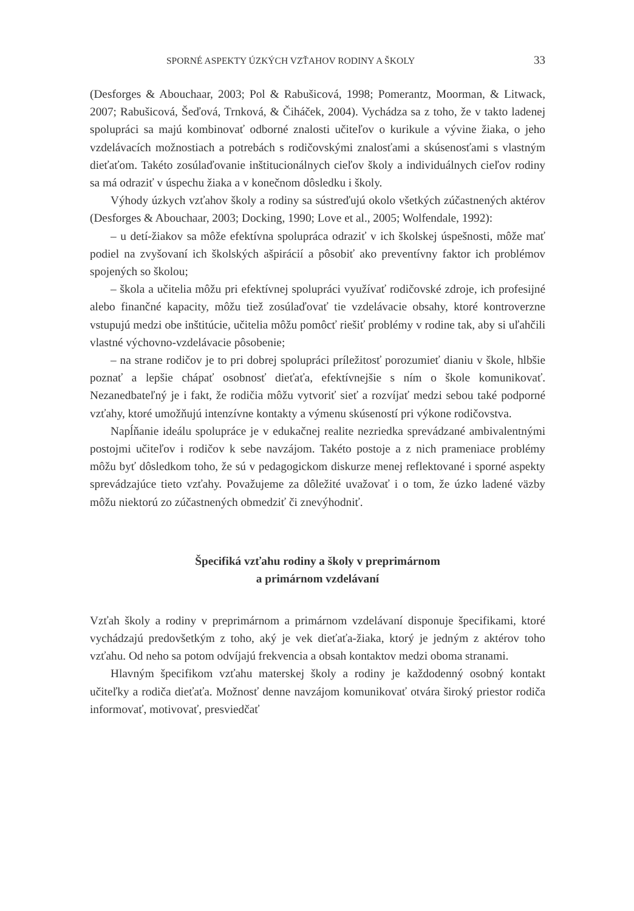SPORNÉ ASPEKTY ÚZKÝCH VZŤAHOV RODINY A ŠKOLY 33
(Desforges & Abouchaar, 2003; Pol & Rabušicová, 1998; Pomerantz, Moorman, & Litwack, 2007; Rabušicová, Šeďová, Trnková, & Čiháček, 2004). Vychádza sa z toho, že v takto ladenej spolupráci sa majú kombinovať odborné znalosti učiteľov o kurikule a vývine žiaka, o jeho vzdelávacích možnostiach a potrebách s rodičovskými znalosťami a skúsenosťami s vlastným dieťaťom. Takéto zosúlaďovanie inštitucionálnych cieľov školy a individuálnych cieľov rodiny sa má odraziť v úspechu žiaka a v konečnom dôsledku i školy.
Výhody úzkych vzťahov školy a rodiny sa sústreďujú okolo všetkých zúčastnených aktérov (Desforges & Abouchaar, 2003; Docking, 1990; Love et al., 2005; Wolfendale, 1992):
– u detí-žiakov sa môže efektívna spolupráca odraziť v ich školskej úspešnosti, môže mať podiel na zvyšovaní ich školských ašpirácií a pôsobiť ako preventívny faktor ich problémov spojených so školou;
– škola a učitelia môžu pri efektívnej spolupráci využívať rodičovské zdroje, ich profesijné alebo finančné kapacity, môžu tiež zosúlaďovať tie vzdelávacie obsahy, ktoré kontroverzne vstupujú medzi obe inštitúcie, učitelia môžu pomôcť riešiť problémy v rodine tak, aby si uľahčili vlastné výchovno-vzdelávacie pôsobenie;
– na strane rodičov je to pri dobrej spolupráci príležitosť porozumieť dianiu v škole, hlbšie poznať a lepšie chápať osobnosť dieťaťa, efektívnejšie s ním o škole komunikovať. Nezanedbateľný je i fakt, že rodičia môžu vytvoriť sieť a rozvíjať medzi sebou také podporné vzťahy, ktoré umožňujú intenzívne kontakty a výmenu skúseností pri výkone rodičovstva.
Napĺňanie ideálu spolupráce je v edukačnej realite nezriedka sprevádzané ambivalentnými postojmi učiteľov i rodičov k sebe navzájom. Takéto postoje a z nich prameniace problémy môžu byť dôsledkom toho, že sú v pedagogickom diskurze menej reflektované i sporné aspekty sprevádzajúce tieto vzťahy. Považujeme za dôležité uvažovať i o tom, že úzko ladené väzby môžu niektorú zo zúčastnených obmedziť či znevýhodniť.
Špecifiká vzťahu rodiny a školy v preprimárnom
a primárnom vzdelávaní
Vzťah školy a rodiny v preprimárnom a primárnom vzdelávaní disponuje špecifikami, ktoré vychádzajú predovšetkým z toho, aký je vek dieťaťa-žiaka, ktorý je jedným z aktérov toho vzťahu. Od neho sa potom odvíjajú frekvencia a obsah kontaktov medzi oboma stranami.
Hlavným špecifikom vzťahu materskej školy a rodiny je každodenný osobný kontakt učiteľky a rodiča dieťaťa. Možnosť denne navzájom komunikovať otvára široký priestor rodiča informovať, motivovať, presviedčať